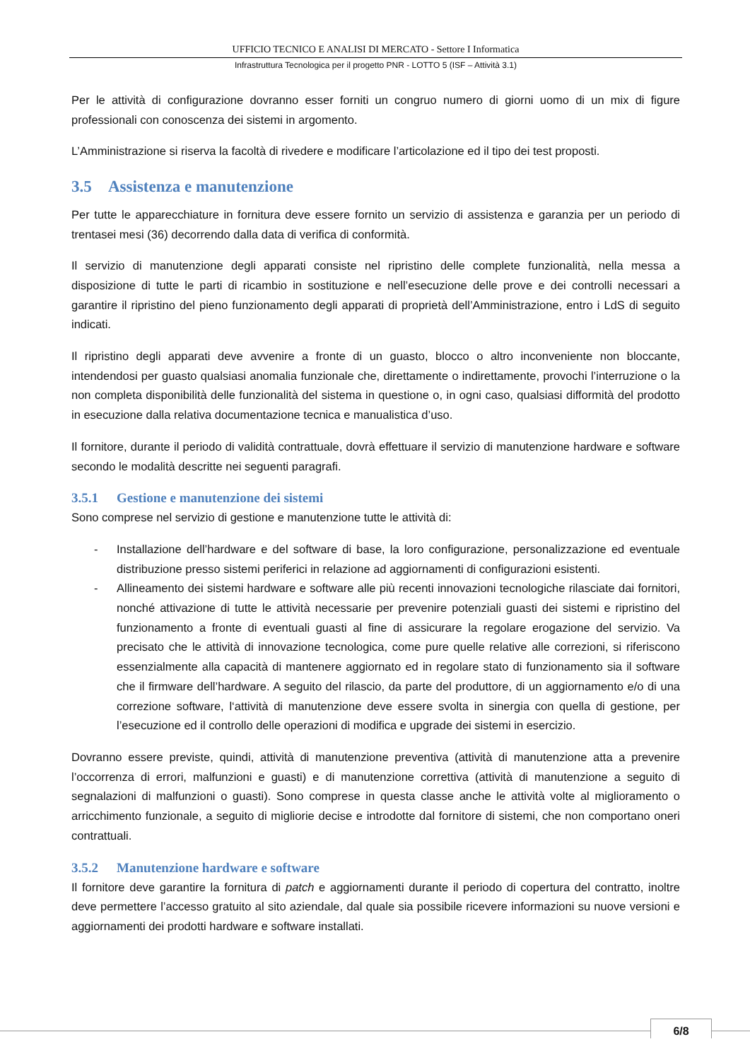UFFICIO TECNICO E ANALISI DI MERCATO - Settore I Informatica
Infrastruttura Tecnologica per il progetto PNR - LOTTO 5 (ISF – Attività 3.1)
Per le attività di configurazione dovranno esser forniti un congruo numero di giorni uomo di un mix di figure professionali con conoscenza dei sistemi in argomento.
L’Amministrazione si riserva la facoltà di rivedere e modificare l’articolazione ed il tipo dei test proposti.
3.5 Assistenza e manutenzione
Per tutte le apparecchiature in fornitura deve essere fornito un servizio di assistenza e garanzia per un periodo di trentasei mesi (36) decorrendo dalla data di verifica di conformità.
Il servizio di manutenzione degli apparati consiste nel ripristino delle complete funzionalità, nella messa a disposizione di tutte le parti di ricambio in sostituzione e nell’esecuzione delle prove e dei controlli necessari a garantire il ripristino del pieno funzionamento degli apparati di proprietà dell’Amministrazione, entro i LdS di seguito indicati.
Il ripristino degli apparati deve avvenire a fronte di un guasto, blocco o altro inconveniente non bloccante, intendendosi per guasto qualsiasi anomalia funzionale che, direttamente o indirettamente, provochi l’interruzione o la non completa disponibilità delle funzionalità del sistema in questione o, in ogni caso, qualsiasi difformità del prodotto in esecuzione dalla relativa documentazione tecnica e manualistica d’uso.
Il fornitore, durante il periodo di validità contrattuale, dovrà effettuare il servizio di manutenzione hardware e software secondo le modalità descritte nei seguenti paragrafi.
3.5.1 Gestione e manutenzione dei sistemi
Sono comprese nel servizio di gestione e manutenzione tutte le attività di:
- Installazione dell’hardware e del software di base, la loro configurazione, personalizzazione ed eventuale distribuzione presso sistemi periferici in relazione ad aggiornamenti di configurazioni esistenti.
- Allineamento dei sistemi hardware e software alle più recenti innovazioni tecnologiche rilasciate dai fornitori, nonché attivazione di tutte le attività necessarie per prevenire potenziali guasti dei sistemi e ripristino del funzionamento a fronte di eventuali guasti al fine di assicurare la regolare erogazione del servizio. Va precisato che le attività di innovazione tecnologica, come pure quelle relative alle correzioni, si riferiscono essenzialmente alla capacità di mantenere aggiornato ed in regolare stato di funzionamento sia il software che il firmware dell’hardware. A seguito del rilascio, da parte del produttore, di un aggiornamento e/o di una correzione software, l‘attività di manutenzione deve essere svolta in sinergia con quella di gestione, per l’esecuzione ed il controllo delle operazioni di modifica e upgrade dei sistemi in esercizio.
Dovranno essere previste, quindi, attività di manutenzione preventiva (attività di manutenzione atta a prevenire l’occorrenza di errori, malfunzioni e guasti) e di manutenzione correttiva (attività di manutenzione a seguito di segnalazioni di malfunzioni o guasti). Sono comprese in questa classe anche le attività volte al miglioramento o arricchimento funzionale, a seguito di migliorie decise e introdotte dal fornitore di sistemi, che non comportano oneri contrattuali.
3.5.2 Manutenzione hardware e software
Il fornitore deve garantire la fornitura di patch e aggiornamenti durante il periodo di copertura del contratto, inoltre deve permettere l’accesso gratuito al sito aziendale, dal quale sia possibile ricevere informazioni su nuove versioni e aggiornamenti dei prodotti hardware e software installati.
6/8